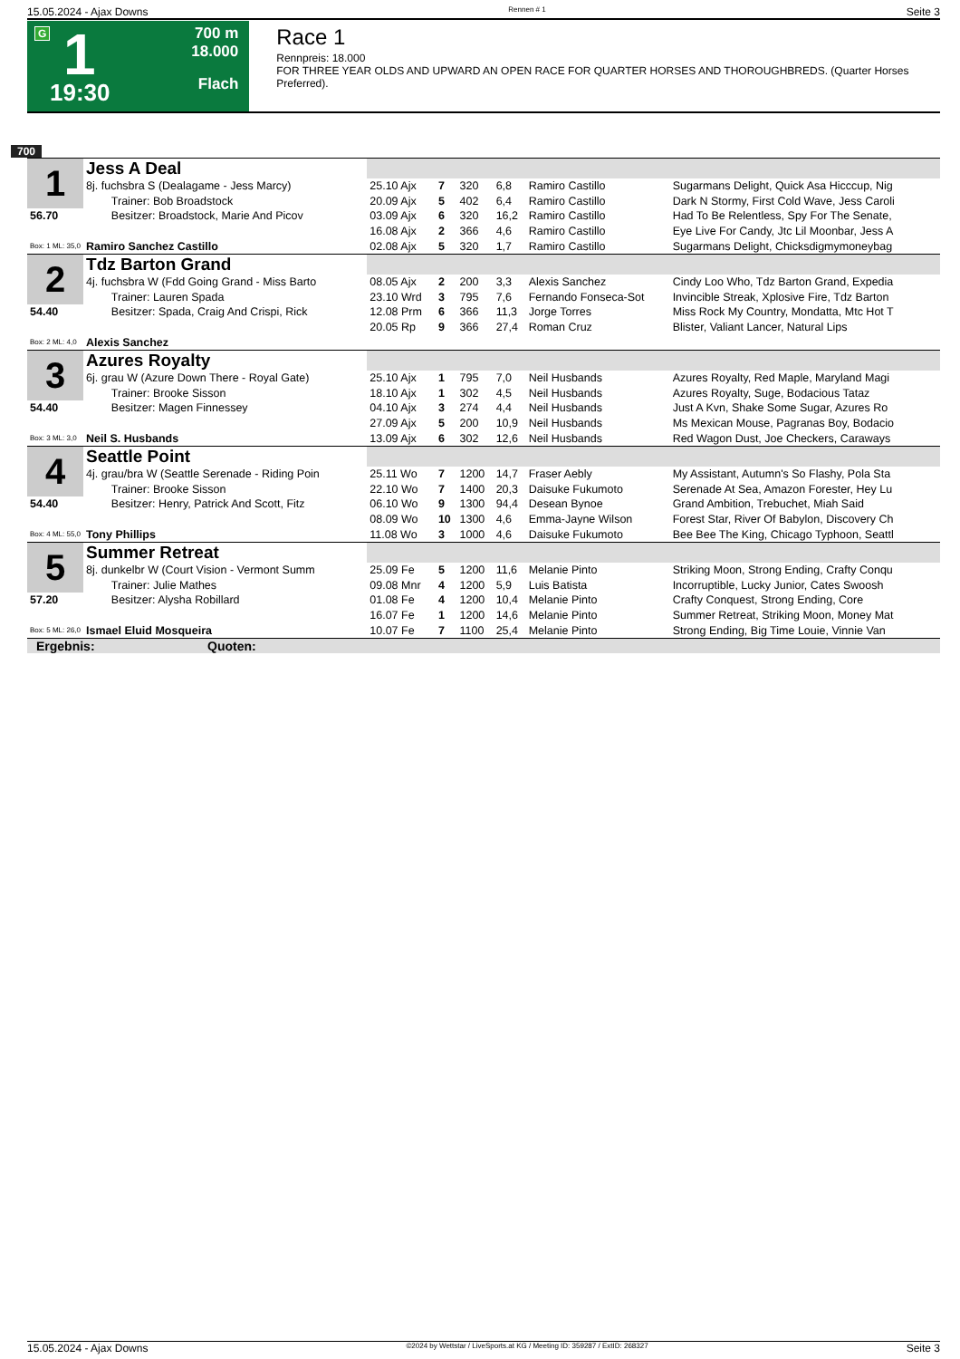15.05.2024 - Ajax Downs Rennen # 1 Seite 3
G 1
19:30
700 m
18.000
Flach
Race 1
Rennpreis: 18.000
FOR THREE YEAR OLDS AND UPWARD AN OPEN RACE FOR QUARTER HORSES AND THOROUGHBREDS. (Quarter Horses Preferred).
700
| 1 | Jess A Deal | | | | | | |
| | 8j. fuchsbra S (Dealagame - Jess Marcy) | 25.10 Ajx | 7 | 320 | 6,8 | Ramiro Castillo | Sugarmans Delight, Quick Asa Hicccup, Nig |
| | Trainer: Bob Broadstock | 20.09 Ajx | 5 | 402 | 6,4 | Ramiro Castillo | Dark N Stormy, First Cold Wave, Jess Caroli |
| 56.70 | Besitzer: Broadstock, Marie And Picov | 03.09 Ajx | 6 | 320 | 16,2 | Ramiro Castillo | Had To Be Relentless, Spy For The Senate, |
| | | 16.08 Ajx | 2 | 366 | 4,6 | Ramiro Castillo | Eye Live For Candy, Jtc Lil Moonbar, Jess A |
| Box: 1 ML: 35,0 | Ramiro Sanchez Castillo | 02.08 Ajx | 5 | 320 | 1,7 | Ramiro Castillo | Sugarmans Delight, Chicksdigmymoneybag |
| 2 | Tdz Barton Grand | | | | | | |
| | 4j. fuchsbra W (Fdd Going Grand - Miss Barto | 08.05 Ajx | 2 | 200 | 3,3 | Alexis Sanchez | Cindy Loo Who, Tdz Barton Grand, Expedia |
| | Trainer: Lauren Spada | 23.10 Wrd | 3 | 795 | 7,6 | Fernando Fonseca-Sot | Invincible Streak, Xplosive Fire, Tdz Barton |
| 54.40 | Besitzer: Spada, Craig And Crispi, Rick | 12.08 Prm | 6 | 366 | 11,3 | Jorge Torres | Miss Rock My Country, Mondatta, Mtc Hot T |
| | | 20.05 Rp | 9 | 366 | 27,4 | Roman Cruz | Blister, Valiant Lancer, Natural Lips |
| Box: 2 ML: 4,0 | Alexis Sanchez | | | | | | |
| 3 | Azures Royalty | | | | | | |
| | 6j. grau W (Azure Down There - Royal Gate) | 25.10 Ajx | 1 | 795 | 7,0 | Neil Husbands | Azures Royalty, Red Maple, Maryland Magi |
| | Trainer: Brooke Sisson | 18.10 Ajx | 1 | 302 | 4,5 | Neil Husbands | Azures Royalty, Suge, Bodacious Tataz |
| 54.40 | Besitzer: Magen Finnessey | 04.10 Ajx | 3 | 274 | 4,4 | Neil Husbands | Just A Kvn, Shake Some Sugar, Azures Ro |
| | | 27.09 Ajx | 5 | 200 | 10,9 | Neil Husbands | Ms Mexican Mouse, Pagranas Boy, Bodacio |
| Box: 3 ML: 3,0 | Neil S. Husbands | 13.09 Ajx | 6 | 302 | 12,6 | Neil Husbands | Red Wagon Dust, Joe Checkers, Caraways |
| 4 | Seattle Point | | | | | | |
| | 4j. grau/bra W (Seattle Serenade - Riding Poin | 25.11 Wo | 7 | 1200 | 14,7 | Fraser Aebly | My Assistant, Autumn's So Flashy, Pola Sta |
| | Trainer: Brooke Sisson | 22.10 Wo | 7 | 1400 | 20,3 | Daisuke Fukumoto | Serenade At Sea, Amazon Forester, Hey Lu |
| 54.40 | Besitzer: Henry, Patrick And Scott, Fitz | 06.10 Wo | 9 | 1300 | 94,4 | Desean Bynoe | Grand Ambition, Trebuchet, Miah Said |
| | | 08.09 Wo | 10 | 1300 | 4,6 | Emma-Jayne Wilson | Forest Star, River Of Babylon, Discovery Ch |
| Box: 4 ML: 55,0 | Tony Phillips | 11.08 Wo | 3 | 1000 | 4,6 | Daisuke Fukumoto | Bee Bee The King, Chicago Typhoon, Seattl |
| 5 | Summer Retreat | | | | | | |
| | 8j. dunkelbr W (Court Vision - Vermont Summ | 25.09 Fe | 5 | 1200 | 11,6 | Melanie Pinto | Striking Moon, Strong Ending, Crafty Conqu |
| | Trainer: Julie Mathes | 09.08 Mnr | 4 | 1200 | 5,9 | Luis Batista | Incorruptible, Lucky Junior, Cates Swoosh |
| 57.20 | Besitzer: Alysha Robillard | 01.08 Fe | 4 | 1200 | 10,4 | Melanie Pinto | Crafty Conquest, Strong Ending, Core |
| | | 16.07 Fe | 1 | 1200 | 14,6 | Melanie Pinto | Summer Retreat, Striking Moon, Money Mat |
| Box: 5 ML: 26,0 | Ismael Eluid Mosqueira | 10.07 Fe | 7 | 1100 | 25,4 | Melanie Pinto | Strong Ending, Big Time Louie, Vinnie Van |
| Ergebnis: Quoten: | | | | | | | |
15.05.2024 - Ajax Downs ©2024 by Wettstar / LiveSports.at KG / Meeting ID: 359287 / ExtID: 268327 Seite 3